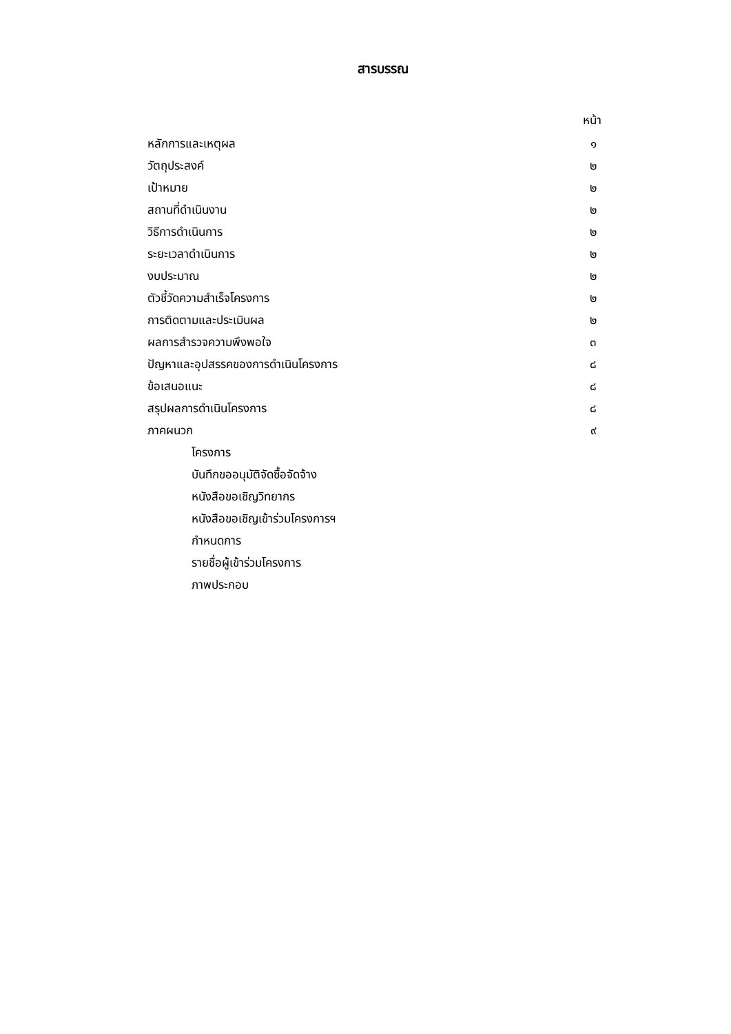สารบรรณ
| | หน้า |
| หลักการและเหตุผล | ๑ |
| วัตถุประสงค์ | ๒ |
| เป้าหมาย | ๒ |
| สถานที่ดำเนินงาน | ๒ |
| วิธีการดำเนินการ | ๒ |
| ระยะเวลาดำเนินการ | ๒ |
| งบประมาณ | ๒ |
| ตัวชี้วัดความสำเร็จโครงการ | ๒ |
| การติดตามและประเมินผล | ๒ |
| ผลการสำรวจความพึงพอใจ | ๓ |
| ปัญหาและอุปสรรคของการดำเนินโครงการ | ๘ |
| ข้อเสนอแนะ | ๘ |
| สรุปผลการดำเนินโครงการ | ๘ |
| ภาคผนวก | ๙ |
| โครงการ | |
| บันทึกขออนุมัติจัดซื้อจัดจ้าง | |
| หนังสือขอเชิญวิทยากร | |
| หนังสือขอเชิญเข้าร่วมโครงการฯ | |
| กำหนดการ | |
| รายชื่อผู้เข้าร่วมโครงการ | |
| ภาพประกอบ | |